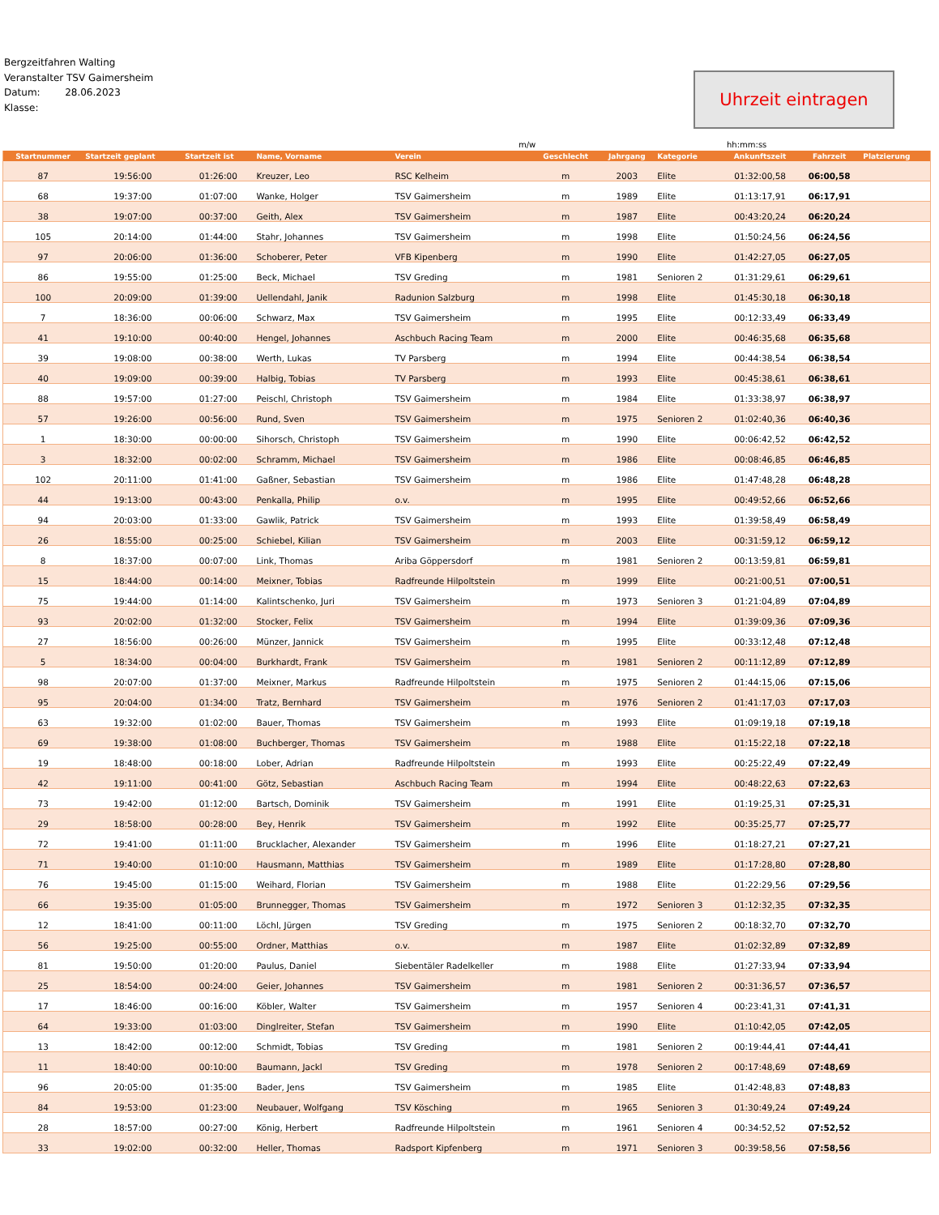Bergzeitfahren Walting
Veranstalter TSV Gaimersheim
Datum: 28.06.2023
Klasse:
Uhrzeit eintragen
m/w hh:mm:ss
| Startnummer | Startzeit geplant | Startzeit ist | Name, Vorname | Verein | Geschlecht | Jahrgang | Kategorie | Ankunftszeit | Fahrzeit | Platzierung |
| --- | --- | --- | --- | --- | --- | --- | --- | --- | --- | --- |
| 87 | 19:56:00 | 01:26:00 | Kreuzer, Leo | RSC Kelheim | m | 2003 | Elite | 01:32:00,58 | 06:00,58 | |
| 68 | 19:37:00 | 01:07:00 | Wanke, Holger | TSV Gaimersheim | m | 1989 | Elite | 01:13:17,91 | 06:17,91 | |
| 38 | 19:07:00 | 00:37:00 | Geith, Alex | TSV Gaimersheim | m | 1987 | Elite | 00:43:20,24 | 06:20,24 | |
| 105 | 20:14:00 | 01:44:00 | Stahr, Johannes | TSV Gaimersheim | m | 1998 | Elite | 01:50:24,56 | 06:24,56 | |
| 97 | 20:06:00 | 01:36:00 | Schoberer, Peter | VFB Kipenberg | m | 1990 | Elite | 01:42:27,05 | 06:27,05 | |
| 86 | 19:55:00 | 01:25:00 | Beck, Michael | TSV Greding | m | 1981 | Senioren 2 | 01:31:29,61 | 06:29,61 | |
| 100 | 20:09:00 | 01:39:00 | Uellendahl, Janik | Radunion Salzburg | m | 1998 | Elite | 01:45:30,18 | 06:30,18 | |
| 7 | 18:36:00 | 00:06:00 | Schwarz, Max | TSV Gaimersheim | m | 1995 | Elite | 00:12:33,49 | 06:33,49 | |
| 41 | 19:10:00 | 00:40:00 | Hengel, Johannes | Aschbuch Racing Team | m | 2000 | Elite | 00:46:35,68 | 06:35,68 | |
| 39 | 19:08:00 | 00:38:00 | Werth, Lukas | TV Parsberg | m | 1994 | Elite | 00:44:38,54 | 06:38,54 | |
| 40 | 19:09:00 | 00:39:00 | Halbig, Tobias | TV Parsberg | m | 1993 | Elite | 00:45:38,61 | 06:38,61 | |
| 88 | 19:57:00 | 01:27:00 | Peischl, Christoph | TSV Gaimersheim | m | 1984 | Elite | 01:33:38,97 | 06:38,97 | |
| 57 | 19:26:00 | 00:56:00 | Rund, Sven | TSV Gaimersheim | m | 1975 | Senioren 2 | 01:02:40,36 | 06:40,36 | |
| 1 | 18:30:00 | 00:00:00 | Sihorsch, Christoph | TSV Gaimersheim | m | 1990 | Elite | 00:06:42,52 | 06:42,52 | |
| 3 | 18:32:00 | 00:02:00 | Schramm, Michael | TSV Gaimersheim | m | 1986 | Elite | 00:08:46,85 | 06:46,85 | |
| 102 | 20:11:00 | 01:41:00 | Gaßner, Sebastian | TSV Gaimersheim | m | 1986 | Elite | 01:47:48,28 | 06:48,28 | |
| 44 | 19:13:00 | 00:43:00 | Penkalla, Philip | o.v. | m | 1995 | Elite | 00:49:52,66 | 06:52,66 | |
| 94 | 20:03:00 | 01:33:00 | Gawlik, Patrick | TSV Gaimersheim | m | 1993 | Elite | 01:39:58,49 | 06:58,49 | |
| 26 | 18:55:00 | 00:25:00 | Schiebel, Kilian | TSV Gaimersheim | m | 2003 | Elite | 00:31:59,12 | 06:59,12 | |
| 8 | 18:37:00 | 00:07:00 | Link, Thomas | Ariba Göppersdorf | m | 1981 | Senioren 2 | 00:13:59,81 | 06:59,81 | |
| 15 | 18:44:00 | 00:14:00 | Meixner, Tobias | Radfreunde Hilpoltstein | m | 1999 | Elite | 00:21:00,51 | 07:00,51 | |
| 75 | 19:44:00 | 01:14:00 | Kalintschenko, Juri | TSV Gaimersheim | m | 1973 | Senioren 3 | 01:21:04,89 | 07:04,89 | |
| 93 | 20:02:00 | 01:32:00 | Stocker, Felix | TSV Gaimersheim | m | 1994 | Elite | 01:39:09,36 | 07:09,36 | |
| 27 | 18:56:00 | 00:26:00 | Münzer, Jannick | TSV Gaimersheim | m | 1995 | Elite | 00:33:12,48 | 07:12,48 | |
| 5 | 18:34:00 | 00:04:00 | Burkhardt, Frank | TSV Gaimersheim | m | 1981 | Senioren 2 | 00:11:12,89 | 07:12,89 | |
| 98 | 20:07:00 | 01:37:00 | Meixner, Markus | Radfreunde Hilpoltstein | m | 1975 | Senioren 2 | 01:44:15,06 | 07:15,06 | |
| 95 | 20:04:00 | 01:34:00 | Tratz, Bernhard | TSV Gaimersheim | m | 1976 | Senioren 2 | 01:41:17,03 | 07:17,03 | |
| 63 | 19:32:00 | 01:02:00 | Bauer, Thomas | TSV Gaimersheim | m | 1993 | Elite | 01:09:19,18 | 07:19,18 | |
| 69 | 19:38:00 | 01:08:00 | Buchberger, Thomas | TSV Gaimersheim | m | 1988 | Elite | 01:15:22,18 | 07:22,18 | |
| 19 | 18:48:00 | 00:18:00 | Lober, Adrian | Radfreunde Hilpoltstein | m | 1993 | Elite | 00:25:22,49 | 07:22,49 | |
| 42 | 19:11:00 | 00:41:00 | Götz, Sebastian | Aschbuch Racing Team | m | 1994 | Elite | 00:48:22,63 | 07:22,63 | |
| 73 | 19:42:00 | 01:12:00 | Bartsch, Dominik | TSV Gaimersheim | m | 1991 | Elite | 01:19:25,31 | 07:25,31 | |
| 29 | 18:58:00 | 00:28:00 | Bey, Henrik | TSV Gaimersheim | m | 1992 | Elite | 00:35:25,77 | 07:25,77 | |
| 72 | 19:41:00 | 01:11:00 | Brucklacher, Alexander | TSV Gaimersheim | m | 1996 | Elite | 01:18:27,21 | 07:27,21 | |
| 71 | 19:40:00 | 01:10:00 | Hausmann, Matthias | TSV Gaimersheim | m | 1989 | Elite | 01:17:28,80 | 07:28,80 | |
| 76 | 19:45:00 | 01:15:00 | Weihard, Florian | TSV Gaimersheim | m | 1988 | Elite | 01:22:29,56 | 07:29,56 | |
| 66 | 19:35:00 | 01:05:00 | Brunnegger, Thomas | TSV Gaimersheim | m | 1972 | Senioren 3 | 01:12:32,35 | 07:32,35 | |
| 12 | 18:41:00 | 00:11:00 | Löchl, Jürgen | TSV Greding | m | 1975 | Senioren 2 | 00:18:32,70 | 07:32,70 | |
| 56 | 19:25:00 | 00:55:00 | Ordner, Matthias | o.v. | m | 1987 | Elite | 01:02:32,89 | 07:32,89 | |
| 81 | 19:50:00 | 01:20:00 | Paulus, Daniel | Siebentäler Radelkeller | m | 1988 | Elite | 01:27:33,94 | 07:33,94 | |
| 25 | 18:54:00 | 00:24:00 | Geier, Johannes | TSV Gaimersheim | m | 1981 | Senioren 2 | 00:31:36,57 | 07:36,57 | |
| 17 | 18:46:00 | 00:16:00 | Köbler, Walter | TSV Gaimersheim | m | 1957 | Senioren 4 | 00:23:41,31 | 07:41,31 | |
| 64 | 19:33:00 | 01:03:00 | Dinglreiter, Stefan | TSV Gaimersheim | m | 1990 | Elite | 01:10:42,05 | 07:42,05 | |
| 13 | 18:42:00 | 00:12:00 | Schmidt, Tobias | TSV Greding | m | 1981 | Senioren 2 | 00:19:44,41 | 07:44,41 | |
| 11 | 18:40:00 | 00:10:00 | Baumann, Jackl | TSV Greding | m | 1978 | Senioren 2 | 00:17:48,69 | 07:48,69 | |
| 96 | 20:05:00 | 01:35:00 | Bader, Jens | TSV Gaimersheim | m | 1985 | Elite | 01:42:48,83 | 07:48,83 | |
| 84 | 19:53:00 | 01:23:00 | Neubauer, Wolfgang | TSV Kösching | m | 1965 | Senioren 3 | 01:30:49,24 | 07:49,24 | |
| 28 | 18:57:00 | 00:27:00 | König, Herbert | Radfreunde Hilpoltstein | m | 1961 | Senioren 4 | 00:34:52,52 | 07:52,52 | |
| 33 | 19:02:00 | 00:32:00 | Heller, Thomas | Radsport Kipfenberg | m | 1971 | Senioren 3 | 00:39:58,56 | 07:58,56 | |